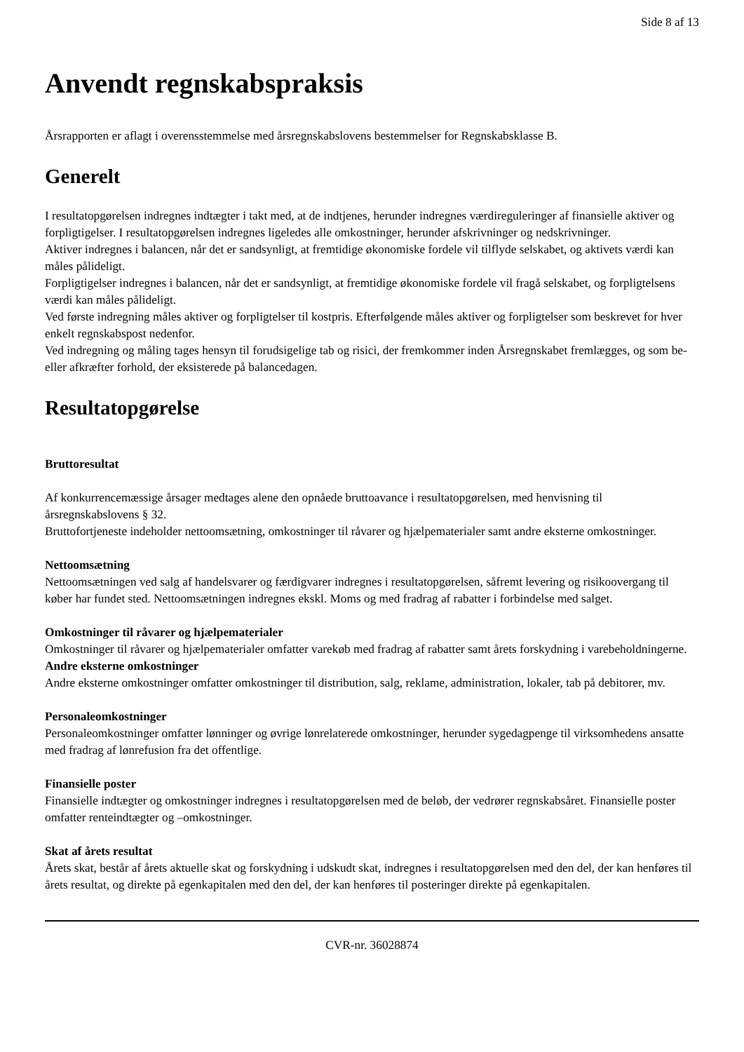Side 8 af 13
Anvendt regnskabspraksis
Årsrapporten er aflagt i overensstemmelse med årsregnskabslovens bestemmelser for Regnskabsklasse B.
Generelt
I resultatopgørelsen indregnes indtægter i takt med, at de indtjenes, herunder indregnes værdireguleringer af finansielle aktiver og forpligtigelser. I resultatopgørelsen indregnes ligeledes alle omkostninger, herunder afskrivninger og nedskrivninger.
Aktiver indregnes i balancen, når det er sandsynligt, at fremtidige økonomiske fordele vil tilflyde selskabet, og aktivets værdi kan måles pålideligt.
Forpligtigelser indregnes i balancen, når det er sandsynligt, at fremtidige økonomiske fordele vil fragå selskabet, og forpligtelsens værdi kan måles pålideligt.
Ved første indregning måles aktiver og forpligtelser til kostpris. Efterfølgende måles aktiver og forpligtelser som beskrevet for hver enkelt regnskabspost nedenfor.
Ved indregning og måling tages hensyn til forudsigelige tab og risici, der fremkommer inden Årsregnskabet fremlægges, og som be- eller afkræfter forhold, der eksisterede på balancedagen.
Resultatopgørelse
Bruttoresultat
Af konkurrencemæssige årsager medtages alene den opnåede bruttoavance i resultatopgørelsen, med henvisning til årsregnskabslovens § 32.
Bruttofortjeneste indeholder nettoomsætning, omkostninger til råvarer og hjælpematerialer samt andre eksterne omkostninger.
Nettoomsætning
Nettoomsætningen ved salg af handelsvarer og færdigvarer indregnes i resultatopgørelsen, såfremt levering og risikoovergang til køber har fundet sted. Nettoomsætningen indregnes ekskl. Moms og med fradrag af rabatter i forbindelse med salget.
Omkostninger til råvarer og hjælpematerialer
Omkostninger til råvarer og hjælpematerialer omfatter varekøb med fradrag af rabatter samt årets forskydning i varebeholdningerne.
Andre eksterne omkostninger
Andre eksterne omkostninger omfatter omkostninger til distribution, salg, reklame, administration, lokaler, tab på debitorer, mv.
Personaleomkostninger
Personaleomkostninger omfatter lønninger og øvrige lønrelaterede omkostninger, herunder sygedagpenge til virksomhedens ansatte med fradrag af lønrefusion fra det offentlige.
Finansielle poster
Finansielle indtægter og omkostninger indregnes i resultatopgørelsen med de beløb, der vedrører regnskabsåret. Finansielle poster omfatter renteindtægter og –omkostninger.
Skat af årets resultat
Årets skat, består af årets aktuelle skat og forskydning i udskudt skat, indregnes i resultatopgørelsen med den del, der kan henføres til årets resultat, og direkte på egenkapitalen med den del, der kan henføres til posteringer direkte på egenkapitalen.
CVR-nr. 36028874